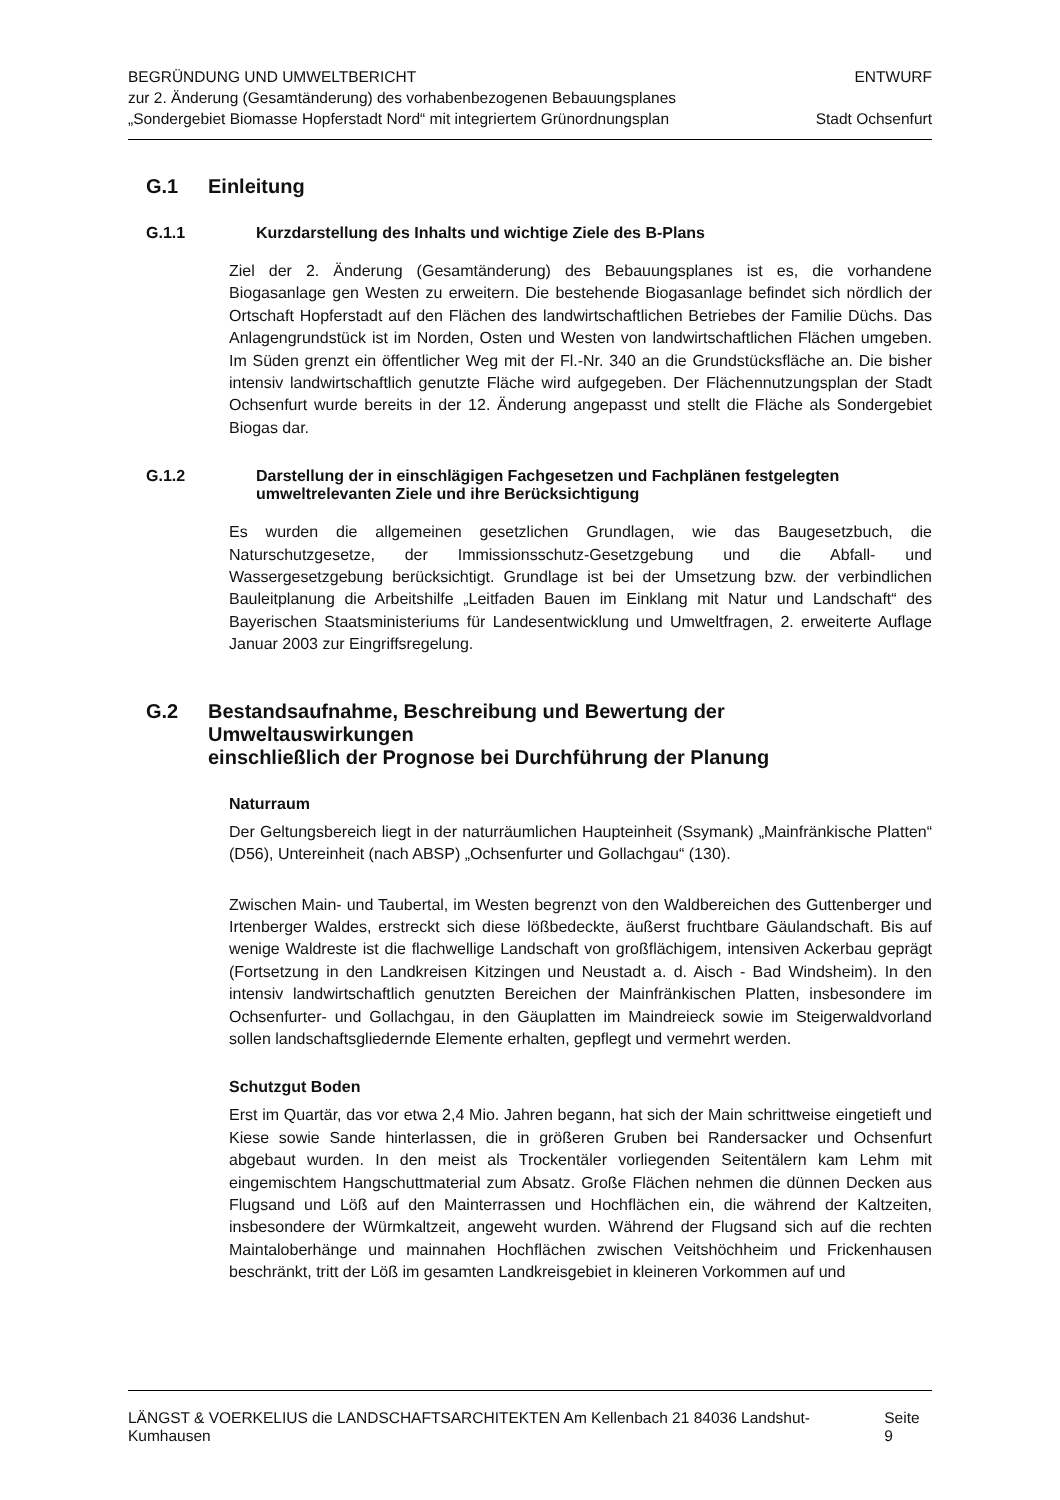BEGRÜNDUNG UND UMWELTBERICHT
zur 2. Änderung (Gesamtänderung) des vorhabenbezogenen Bebauungsplanes
„Sondergebiet Biomasse Hopferstadt Nord“ mit integriertem Grünordnungsplan
ENTWURF
Stadt Ochsenfurt
G.1 Einleitung
G.1.1 Kurzdarstellung des Inhalts und wichtige Ziele des B-Plans
Ziel der 2. Änderung (Gesamtänderung) des Bebauungsplanes ist es, die vorhandene Biogasanlage gen Westen zu erweitern. Die bestehende Biogasanlage befindet sich nördlich der Ortschaft Hopferstadt auf den Flächen des landwirtschaftlichen Betriebes der Familie Düchs. Das Anlagengrundstück ist im Norden, Osten und Westen von landwirtschaftlichen Flächen umgeben. Im Süden grenzt ein öffentlicher Weg mit der Fl.-Nr. 340 an die Grundstücksfläche an. Die bisher intensiv landwirtschaftlich genutzte Fläche wird aufgegeben. Der Flächennutzungsplan der Stadt Ochsenfurt wurde bereits in der 12. Änderung angepasst und stellt die Fläche als Sondergebiet Biogas dar.
G.1.2 Darstellung der in einschlägigen Fachgesetzen und Fachplänen festgelegten
umweltrelevanten Ziele und ihre Berücksichtigung
Es wurden die allgemeinen gesetzlichen Grundlagen, wie das Baugesetzbuch, die Naturschutzgesetze, der Immissionsschutz-Gesetzgebung und die Abfall- und Wassergesetzgebung berücksichtigt. Grundlage ist bei der Umsetzung bzw. der verbindlichen Bauleitplanung die Arbeitshilfe „Leitfaden Bauen im Einklang mit Natur und Landschaft“ des Bayerischen Staatsministeriums für Landesentwicklung und Umweltfragen, 2. erweiterte Auflage Januar 2003 zur Eingriffsregelung.
G.2 Bestandsaufnahme, Beschreibung und Bewertung der Umweltauswirkungen
einschließlich der Prognose bei Durchführung der Planung
Naturraum
Der Geltungsbereich liegt in der naturräumlichen Haupteinheit (Ssymank) „Mainfränkische Platten“ (D56), Untereinheit (nach ABSP) „Ochsenfurter und Gollachgau“ (130).
Zwischen Main- und Taubertal, im Westen begrenzt von den Waldbereichen des Guttenberger und Irtenberger Waldes, erstreckt sich diese lößbedeckte, äußerst fruchtbare Gäulandschaft. Bis auf wenige Waldreste ist die flachwellige Landschaft von großflächigem, intensiven Ackerbau geprägt (Fortsetzung in den Landkreisen Kitzingen und Neustadt a. d. Aisch - Bad Windsheim). In den intensiv landwirtschaftlich genutzten Bereichen der Mainfränkischen Platten, insbesondere im Ochsenfurter- und Gollachgau, in den Gäuplatten im Maindreieck sowie im Steigerwaldvorland sollen landschaftsgliedernde Elemente erhalten, gepflegt und vermehrt werden.
Schutzgut Boden
Erst im Quartär, das vor etwa 2,4 Mio. Jahren begann, hat sich der Main schrittweise eingetieft und Kiese sowie Sande hinterlassen, die in größeren Gruben bei Randersacker und Ochsenfurt abgebaut wurden. In den meist als Trockentäler vorliegenden Seitentälern kam Lehm mit eingemischtem Hangschuttmaterial zum Absatz. Große Flächen nehmen die dünnen Decken aus Flugsand und Löß auf den Mainterrassen und Hochflächen ein, die während der Kaltzeiten, insbesondere der Würmkaltzeit, angeweht wurden. Während der Flugsand sich auf die rechten Maintaloberhänge und mainnahen Hochflächen zwischen Veitshöchheim und Frickenhausen beschränkt, tritt der Löß im gesamten Landkreisgebiet in kleineren Vorkommen auf und
LÄNGST & VOERKELIUS die LANDSCHAFTSARCHITEKTEN Am Kellenbach 21 84036 Landshut-Kumhausen Seite 9